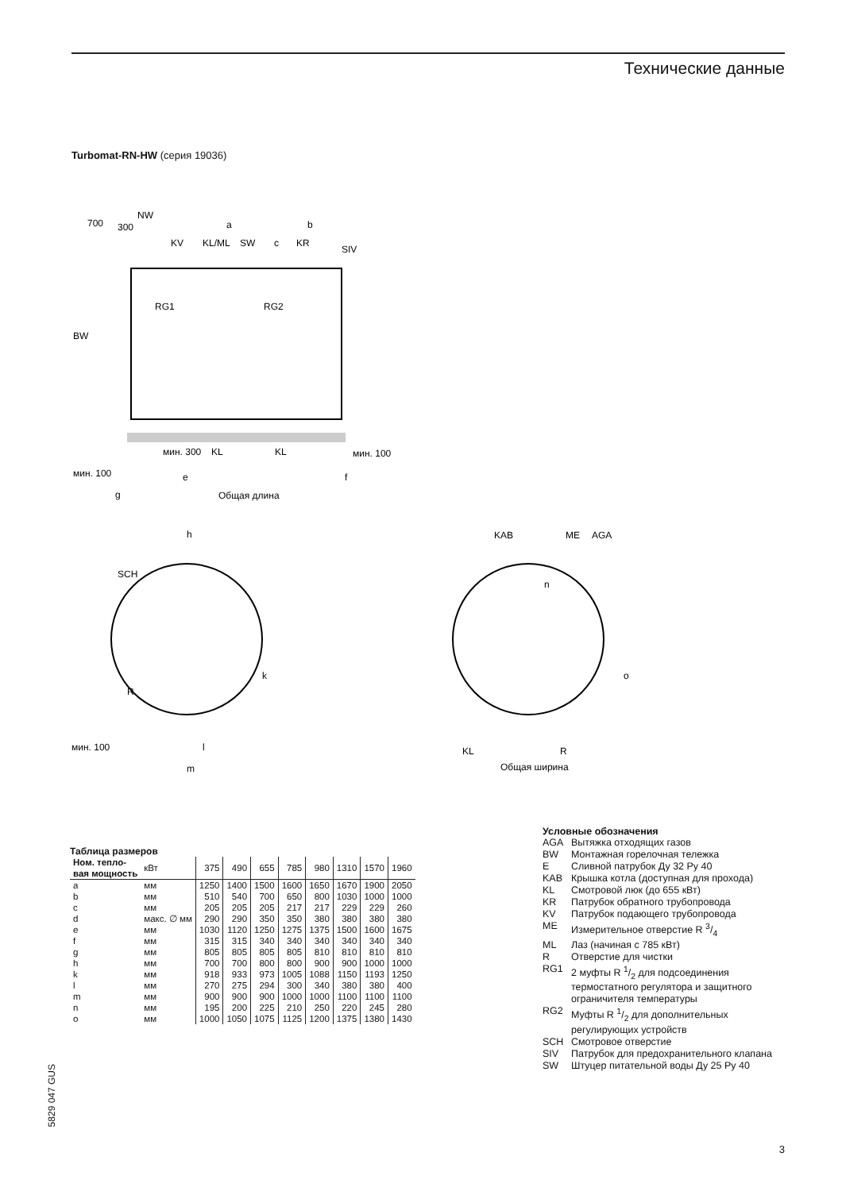Технические данные
Turbomat-RN-HW (серия 19036)
700
300
NW
a
b
KV
KL/ML
SW
c
KR
SIV
RG1
RG2
BW
мин. 300
KL
KL
мин. 100
мин. 100
e
f
g
Общая длина
h
SCH
R
мин. 100
l
m
k
KAB
ME
AGA
n
o
KL
R
Общая ширина
Таблица размеров
| Ном. тепло- вая мощность | кВт | 375 | 490 | 655 | 785 | 980 | 1310 | 1570 | 1960 |
| a | мм | 1250 | 1400 | 1500 | 1600 | 1650 | 1670 | 1900 | 2050 |
| b | мм | 510 | 540 | 700 | 650 | 800 | 1030 | 1000 | 1000 |
| c | мм | 205 | 205 | 205 | 217 | 217 | 229 | 229 | 260 |
| d | макс. ∅ мм | 290 | 290 | 350 | 350 | 380 | 380 | 380 | 380 |
| e | мм | 1030 | 1120 | 1250 | 1275 | 1375 | 1500 | 1600 | 1675 |
| f | мм | 315 | 315 | 340 | 340 | 340 | 340 | 340 | 340 |
| g | мм | 805 | 805 | 805 | 805 | 810 | 810 | 810 | 810 |
| h | мм | 700 | 700 | 800 | 800 | 900 | 900 | 1000 | 1000 |
| k | мм | 918 | 933 | 973 | 1005 | 1088 | 1150 | 1193 | 1250 |
| l | мм | 270 | 275 | 294 | 300 | 340 | 380 | 380 | 400 |
| m | мм | 900 | 900 | 900 | 1000 | 1000 | 1100 | 1100 | 1100 |
| n | мм | 195 | 200 | 225 | 210 | 250 | 220 | 245 | 280 |
| o | мм | 1000 | 1050 | 1075 | 1125 | 1200 | 1375 | 1380 | 1430 |
Условные обозначения
AGA Вытяжка отходящих газов
BW Монтажная горелочная тележка
E Сливной патрубок Ду 32 Ру 40
KAB Крышка котла (доступная для прохода)
KL Смотровой люк (до 655 кВт)
KR Патрубок обратного трубопровода
KV Патрубок подающего трубопровода
ME Измерительное отверстие R 3/4
ML Лаз (начиная с 785 кВт)
R Отверстие для чистки
RG1 2 муфты R 1/2 для подсоединения термостатного регулятора и защитного ограничителя температуры
RG2 Муфты R 1/2 для дополнительных регулирующих устройств
SCH Смотровое отверстие
SIV Патрубок для предохранительного клапана
SW Штуцер питательной воды Ду 25 Ру 40
5829 047 GUS
3